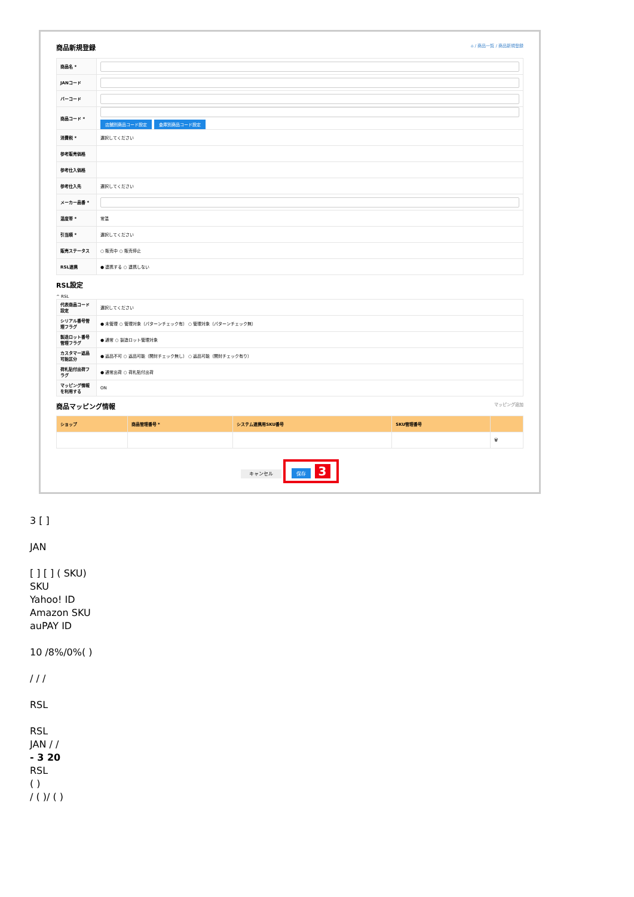商品新規登録 ⌂ / 商品一覧 / 商品新規登録
| 商品名 * | |
| JANコード | |
| バーコード | |
| 商品コード * | 店舗別商品コード設定 倉庫別商品コード設定 |
| 消費税 * | 選択してください |
| 参考販売価格 | |
| 参考仕入価格 | |
| 参考仕入先 | 選択してください |
| メーカー品番 * | |
| 温度帯 * | 常温 |
| 引当順 * | 選択してください |
| 販売ステータス | ○ 販売中 ○ 販売停止 |
| RSL連携 | ● 連携する ○ 連携しない |
RSL設定
^ RSL
| 代表商品コード設定 | 選択してください |
| シリアル番号管理フラグ | ● 未管理 ○ 管理対象（パターンチェック有） ○ 管理対象（パターンチェック無） |
| 製造ロット番号管理フラグ | ● 通常 ○ 製造ロット管理対象 |
| カスタマー返品可能区分 | ● 返品不可 ○ 返品可能（開封チェック無し） ○ 返品可能（開封チェック有り） |
| 荷札貼付出荷フラグ | ● 通常出荷 ○ 荷札貼付出荷 |
| マッピング情報を利用する | ON |
商品マッピング情報 マッピング追加
| ショップ | 商品管理番号 * | システム連携用SKU番号 | SKU管理番号 | |
| --- | --- | --- | --- | --- |
| | | | | 🗑 |
キャンセル 保存 3
3 [ ]
JAN
[ ] [ ] ( SKU)
SKU
Yahoo! ID
Amazon SKU
auPAY ID
10 /8%/0%( )
/ / /
RSL
RSL
JAN / /
- 3 20
RSL
( )
/ ( )/ ( )